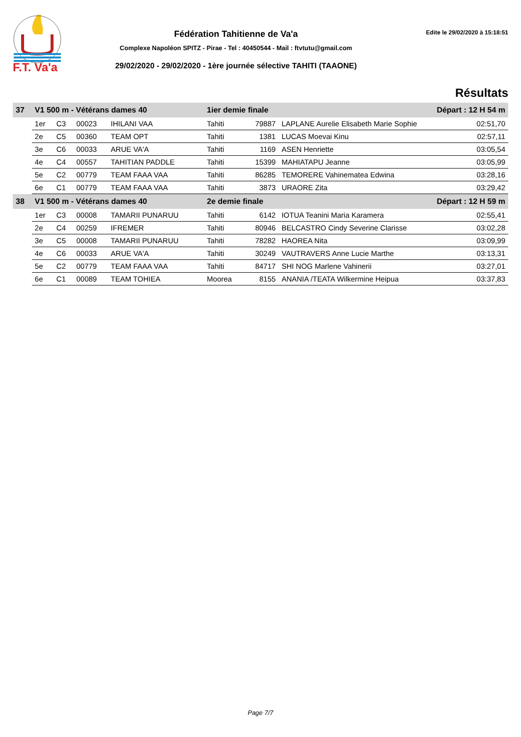F.T. Va'a
Fédération Tahitienne de Va'a
Complexe Napoléon SPITZ - Pirae - Tel : 40450544 - Mail : ftvtutu@gmail.com
29/02/2020 - 29/02/2020 - 1ère journée sélective TAHITI (TAAONE)
Edite le 29/02/2020 à 15:18:51
Résultats
| 37 | V1 500 m - Vétérans dames 40 | | | | 1ier demie finale | | | Départ : 12 H 54 m | |
| --- | --- | --- | --- | --- | --- | --- | --- | --- | --- |
| | 1er | C3 | 00023 | IHILANI VAA | Tahiti | 79887 | LAPLANE Aurelie Elisabeth Marie Sophie | | 02:51,70 |
| | 2e | C5 | 00360 | TEAM OPT | Tahiti | 1381 | LUCAS Moevai Kinu | | 02:57,11 |
| | 3e | C6 | 00033 | ARUE VA'A | Tahiti | 1169 | ASEN Henriette | | 03:05,54 |
| | 4e | C4 | 00557 | TAHITIAN PADDLE | Tahiti | 15399 | MAHIATAPU Jeanne | | 03:05,99 |
| | 5e | C2 | 00779 | TEAM FAAA VAA | Tahiti | 86285 | TEMORERE Vahinematea Edwina | | 03:28,16 |
| | 6e | C1 | 00779 | TEAM FAAA VAA | Tahiti | 3873 | URAORE Zita | | 03:29,42 |
| 38 | V1 500 m - Vétérans dames 40 | | | | 2e demie finale | | | Départ : 12 H 59 m | |
| | 1er | C3 | 00008 | TAMARII PUNARUU | Tahiti | 6142 | IOTUA Teanini Maria Karamera | | 02:55,41 |
| | 2e | C4 | 00259 | IFREMER | Tahiti | 80946 | BELCASTRO Cindy Severine Clarisse | | 03:02,28 |
| | 3e | C5 | 00008 | TAMARII PUNARUU | Tahiti | 78282 | HAOREA Nita | | 03:09,99 |
| | 4e | C6 | 00033 | ARUE VA'A | Tahiti | 30249 | VAUTRAVERS Anne Lucie Marthe | | 03:13,31 |
| | 5e | C2 | 00779 | TEAM FAAA VAA | Tahiti | 84717 | SHI NOG Marlene Vahinerii | | 03:27,01 |
| | 6e | C1 | 00089 | TEAM TOHIEA | Moorea | 8155 | ANANIA /TEATA Wilkermine Heipua | | 03:37,83 |
Page 7/7